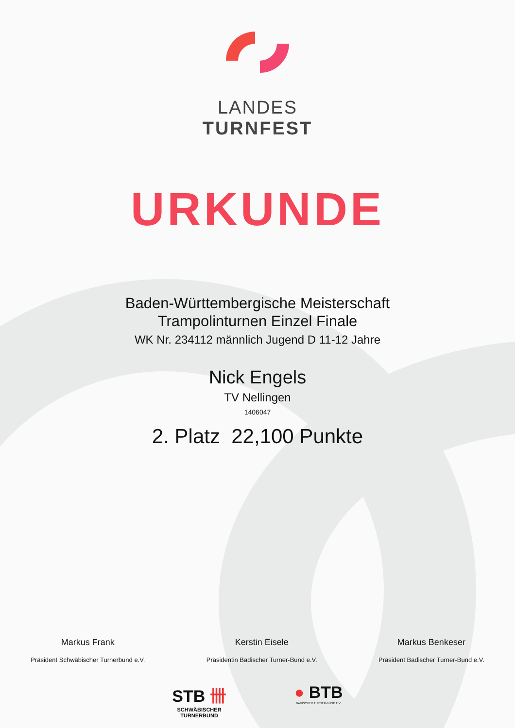LANDES
TURNFEST
URKUNDE
Baden-Württembergische Meisterschaft
Trampolinturnen Einzel Finale
WK Nr. 234112 männlich Jugend D 11-12 Jahre
Nick Engels
TV Nellingen
1406047
2. Platz 22,100 Punkte
Markus Frank
Präsident Schwäbischer Turnerbund e.V.
Kerstin Eisele
Präsidentin Badischer Turner-Bund e.V.
Markus Benkeser
Präsident Badischer Turner-Bund e.V.
STB 卌
SCHWÄBISCHER
TURNERBUND
● BTB
BADISCHER TURNER-BUND E.V.